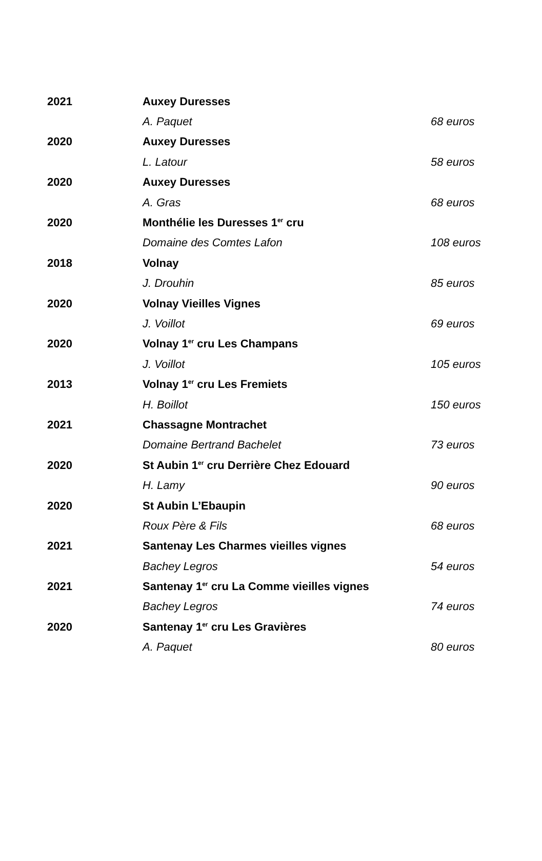| 2021 | Auxey Duresses | |
| | A. Paquet | 68 euros |
| 2020 | Auxey Duresses | |
| | L. Latour | 58 euros |
| 2020 | Auxey Duresses | |
| | A. Gras | 68 euros |
| 2020 | Monthélie les Duresses 1<sup>er</sup> cru | |
| | Domaine des Comtes Lafon | 108 euros |
| 2018 | Volnay | |
| | J. Drouhin | 85 euros |
| 2020 | Volnay Vieilles Vignes | |
| | J. Voillot | 69 euros |
| 2020 | Volnay 1<sup>er</sup> cru Les Champans | |
| | J. Voillot | 105 euros |
| 2013 | Volnay 1<sup>er</sup> cru Les Fremiets | |
| | H. Boillot | 150 euros |
| 2021 | Chassagne Montrachet | |
| | Domaine Bertrand Bachelet | 73 euros |
| 2020 | St Aubin 1<sup>er</sup> cru Derrière Chez Edouard | |
| | H. Lamy | 90 euros |
| 2020 | St Aubin L’Ebaupin | |
| | Roux Père & Fils | 68 euros |
| 2021 | Santenay Les Charmes vieilles vignes | |
| | Bachey Legros | 54 euros |
| 2021 | Santenay 1<sup>er</sup> cru La Comme vieilles vignes | |
| | Bachey Legros | 74 euros |
| 2020 | Santenay 1<sup>er</sup> cru Les Gravières | |
| | A. Paquet | 80 euros |